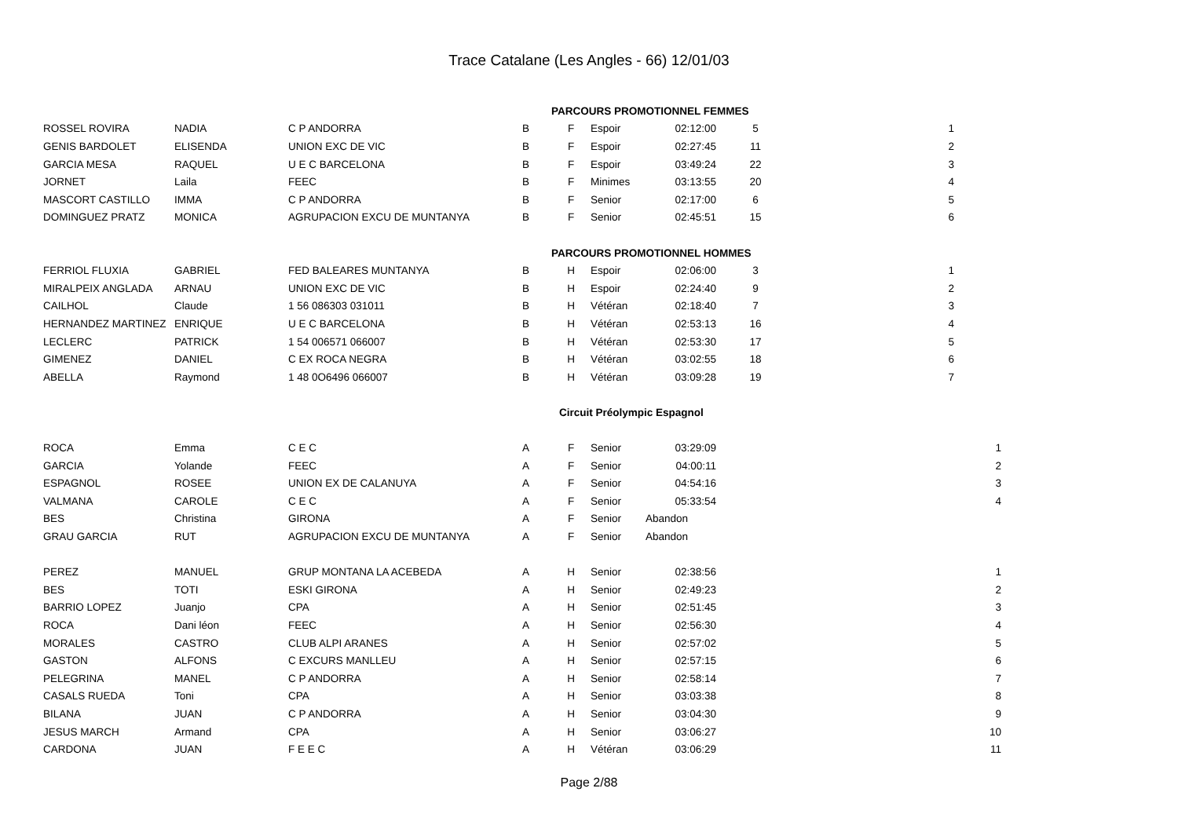Trace Catalane (Les Angles - 66) 12/01/03
| | | | | PARCOURS PROMOTIONNEL FEMMES | | | | | |
| ROSSEL ROVIRA | NADIA | C P ANDORRA | B | F | Espoir | 02:12:00 | 5 | 1 | |
| GENIS BARDOLET | ELISENDA | UNION EXC DE VIC | B | F | Espoir | 02:27:45 | 11 | 2 | |
| GARCIA MESA | RAQUEL | U E C BARCELONA | B | F | Espoir | 03:49:24 | 22 | 3 | |
| JORNET | Laila | FEEC | B | F | Minimes | 03:13:55 | 20 | 4 | |
| MASCORT CASTILLO | IMMA | C P ANDORRA | B | F | Senior | 02:17:00 | 6 | 5 | |
| DOMINGUEZ PRATZ | MONICA | AGRUPACION EXCU DE MUNTANYA | B | F | Senior | 02:45:51 | 15 | 6 | |
| | | | | PARCOURS PROMOTIONNEL HOMMES | | | | | |
| FERRIOL FLUXIA | GABRIEL | FED BALEARES MUNTANYA | B | H | Espoir | 02:06:00 | 3 | 1 | |
| MIRALPEIX ANGLADA | ARNAU | UNION EXC DE VIC | B | H | Espoir | 02:24:40 | 9 | 2 | |
| CAILHOL | Claude | 1 56 086303 031011 | B | H | Vétéran | 02:18:40 | 7 | 3 | |
| HERNANDEZ MARTINEZ | ENRIQUE | U E C BARCELONA | B | H | Vétéran | 02:53:13 | 16 | 4 | |
| LECLERC | PATRICK | 1 54 006571 066007 | B | H | Vétéran | 02:53:30 | 17 | 5 | |
| GIMENEZ | DANIEL | C EX ROCA NEGRA | B | H | Vétéran | 03:02:55 | 18 | 6 | |
| ABELLA | Raymond | 1 48 0O6496 066007 | B | H | Vétéran | 03:09:28 | 19 | 7 | |
| | | | | Circuit Préolympic Espagnol | | | | | |
| ROCA | Emma | C E C | A | F | Senior | 03:29:09 | | | 1 |
| GARCIA | Yolande | FEEC | A | F | Senior | 04:00:11 | | | 2 |
| ESPAGNOL | ROSEE | UNION EX DE CALANUYA | A | F | Senior | 04:54:16 | | | 3 |
| VALMANA | CAROLE | C E C | A | F | Senior | 05:33:54 | | | 4 |
| BES | Christina | GIRONA | A | F | Senior | Abandon | | | |
| GRAU GARCIA | RUT | AGRUPACION EXCU DE MUNTANYA | A | F | Senior | Abandon | | | |
| PEREZ | MANUEL | GRUP MONTANA LA ACEBEDA | A | H | Senior | 02:38:56 | | | 1 |
| BES | TOTI | ESKI GIRONA | A | H | Senior | 02:49:23 | | | 2 |
| BARRIO LOPEZ | Juanjo | CPA | A | H | Senior | 02:51:45 | | | 3 |
| ROCA | Dani léon | FEEC | A | H | Senior | 02:56:30 | | | 4 |
| MORALES | CASTRO | CLUB ALPI ARANES | A | H | Senior | 02:57:02 | | | 5 |
| GASTON | ALFONS | C EXCURS MANLLEU | A | H | Senior | 02:57:15 | | | 6 |
| PELEGRINA | MANEL | C P ANDORRA | A | H | Senior | 02:58:14 | | | 7 |
| CASALS RUEDA | Toni | CPA | A | H | Senior | 03:03:38 | | | 8 |
| BILANA | JUAN | C P ANDORRA | A | H | Senior | 03:04:30 | | | 9 |
| JESUS MARCH | Armand | CPA | A | H | Senior | 03:06:27 | | | 10 |
| CARDONA | JUAN | F E E C | A | H | Vétéran | 03:06:29 | | | 11 |
Page 2/88